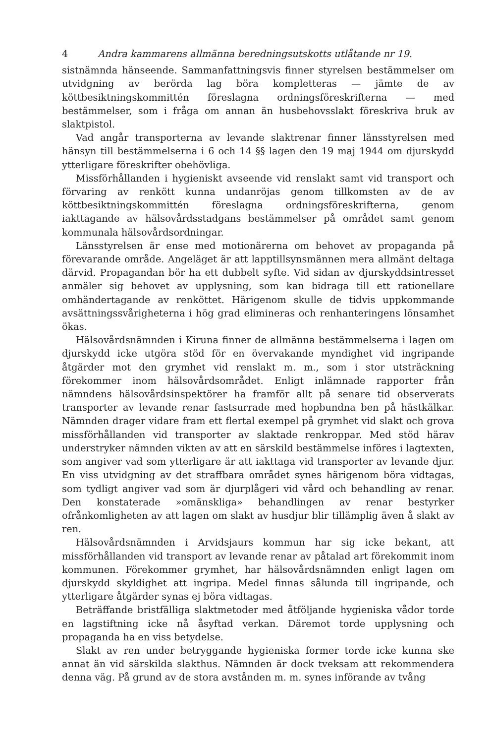4 Andra kammarens allmänna beredningsutskotts utlåtande nr 19.
sistnämnda hänseende. Sammanfattningsvis finner styrelsen bestämmelser om utvidgning av berörda lag böra kompletteras — jämte de av köttbesiktningskommittén föreslagna ordningsföreskrifterna — med bestämmelser, som i fråga om annan än husbehovsslakt föreskriva bruk av slaktpistol.
Vad angår transporterna av levande slaktrenar finner länsstyrelsen med hänsyn till bestämmelserna i 6 och 14 §§ lagen den 19 maj 1944 om djurskydd ytterligare föreskrifter obehövliga.
Missförhållanden i hygieniskt avseende vid renslakt samt vid transport och förvaring av renkött kunna undanröjas genom tillkomsten av de av köttbesiktningskommittén föreslagna ordningsföreskrifterna, genom iakttagande av hälsovårdsstadgans bestämmelser på området samt genom kommunala hälsovårdsordningar.
Länsstyrelsen är ense med motionärerna om behovet av propaganda på förevarande område. Angeläget är att lapptillsynsmännen mera allmänt deltaga därvid. Propagandan bör ha ett dubbelt syfte. Vid sidan av djurskyddsintresset anmäler sig behovet av upplysning, som kan bidraga till ett rationellare omhändertagande av renköttet. Härigenom skulle de tidvis uppkommande avsättningssvårigheterna i hög grad elimineras och renhanteringens lönsamhet ökas.
Hälsovårdsnämnden i Kiruna finner de allmänna bestämmelserna i lagen om djurskydd icke utgöra stöd för en övervakande myndighet vid ingripande åtgärder mot den grymhet vid renslakt m. m., som i stor utsträckning förekommer inom hälsovårdsområdet. Enligt inlämnade rapporter från nämndens hälsovårdsinspektörer ha framför allt på senare tid observerats transporter av levande renar fastsurrade med hopbundna ben på hästkälkar. Nämnden drager vidare fram ett flertal exempel på grymhet vid slakt och grova missförhållanden vid transporter av slaktade renkroppar. Med stöd härav understryker nämnden vikten av att en särskild bestämmelse införes i lagtexten, som angiver vad som ytterligare är att iakttaga vid transporter av levande djur. En viss utvidgning av det straffbara området synes härigenom böra vidtagas, som tydligt angiver vad som är djurplågeri vid vård och behandling av renar. Den konstaterade »omänskliga» behandlingen av renar bestyrker ofrånkomligheten av att lagen om slakt av husdjur blir tillämplig även å slakt av ren.
Hälsovårdsnämnden i Arvidsjaurs kommun har sig icke bekant, att missförhållanden vid transport av levande renar av påtalad art förekommit inom kommunen. Förekommer grymhet, har hälsovårdsnämnden enligt lagen om djurskydd skyldighet att ingripa. Medel finnas sålunda till ingripande, och ytterligare åtgärder synas ej böra vidtagas.
Beträffande bristfälliga slaktmetoder med åtföljande hygieniska vådor torde en lagstiftning icke nå åsyftad verkan. Däremot torde upplysning och propaganda ha en viss betydelse.
Slakt av ren under betryggande hygieniska former torde icke kunna ske annat än vid särskilda slakthus. Nämnden är dock tveksam att rekommendera denna väg. På grund av de stora avstånden m. m. synes införande av tvång